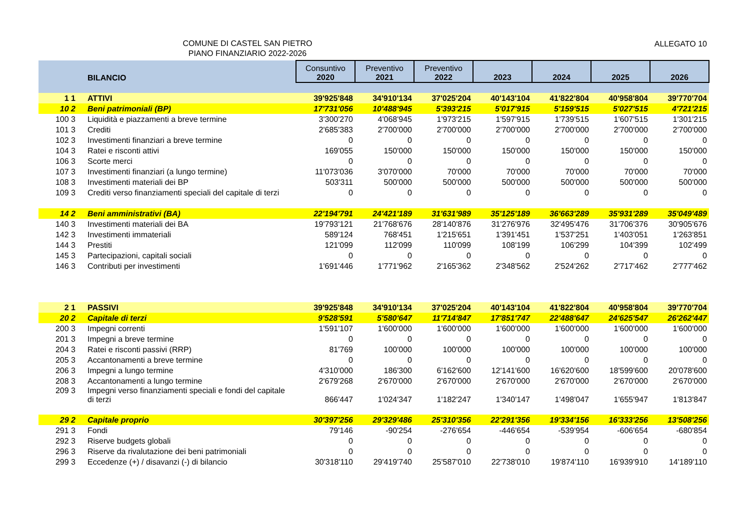COMUNE DI CASTEL SAN PIETRO
PIANO FINANZIARIO 2022-2026
ALLEGATO 10
| | BILANCIO | Consuntivo 2020 | Preventivo 2021 | Preventivo 2022 | 2023 | 2024 | 2025 | 2026 |
| --- | --- | --- | --- | --- | --- | --- | --- | --- |
| 1 1 | ATTIVI | 39'925'848 | 34'910'134 | 37'025'204 | 40'143'104 | 41'822'804 | 40'958'804 | 39'770'704 |
| 10 2 | Beni patrimoniali (BP) | 17'731'056 | 10'488'945 | 5'393'215 | 5'017'915 | 5'159'515 | 5'027'515 | 4'721'215 |
| 100 3 | Liquidità e piazzamenti a breve termine | 3'300'270 | 4'068'945 | 1'973'215 | 1'597'915 | 1'739'515 | 1'607'515 | 1'301'215 |
| 101 3 | Crediti | 2'685'383 | 2'700'000 | 2'700'000 | 2'700'000 | 2'700'000 | 2'700'000 | 2'700'000 |
| 102 3 | Investimenti finanziari a breve termine | 0 | 0 | 0 | 0 | 0 | 0 | 0 |
| 104 3 | Ratei e risconti attivi | 169'055 | 150'000 | 150'000 | 150'000 | 150'000 | 150'000 | 150'000 |
| 106 3 | Scorte merci | 0 | 0 | 0 | 0 | 0 | 0 | 0 |
| 107 3 | Investimenti finanziari (a lungo termine) | 11'073'036 | 3'070'000 | 70'000 | 70'000 | 70'000 | 70'000 | 70'000 |
| 108 3 | Investimenti materiali dei BP | 503'311 | 500'000 | 500'000 | 500'000 | 500'000 | 500'000 | 500'000 |
| 109 3 | Crediti verso finanziamenti speciali del capitale di terzi | 0 | 0 | 0 | 0 | 0 | 0 | 0 |
| 14 2 | Beni amministrativi (BA) | 22'194'791 | 24'421'189 | 31'631'989 | 35'125'189 | 36'663'289 | 35'931'289 | 35'049'489 |
| 140 3 | Investimenti materiali dei BA | 19'793'121 | 21'768'676 | 28'140'876 | 31'276'976 | 32'495'476 | 31'706'376 | 30'905'676 |
| 142 3 | Investimenti immateriali | 589'124 | 768'451 | 1'215'651 | 1'391'451 | 1'537'251 | 1'403'051 | 1'263'851 |
| 144 3 | Prestiti | 121'099 | 112'099 | 110'099 | 108'199 | 106'299 | 104'399 | 102'499 |
| 145 3 | Partecipazioni, capitali sociali | 0 | 0 | 0 | 0 | 0 | 0 | 0 |
| 146 3 | Contributi per investimenti | 1'691'446 | 1'771'962 | 2'165'362 | 2'348'562 | 2'524'262 | 2'717'462 | 2'777'462 |
| 2 1 | PASSIVI | 39'925'848 | 34'910'134 | 37'025'204 | 40'143'104 | 41'822'804 | 40'958'804 | 39'770'704 |
| 20 2 | Capitale di terzi | 9'528'591 | 5'580'647 | 11'714'847 | 17'851'747 | 22'488'647 | 24'625'547 | 26'262'447 |
| 200 3 | Impegni correnti | 1'591'107 | 1'600'000 | 1'600'000 | 1'600'000 | 1'600'000 | 1'600'000 | 1'600'000 |
| 201 3 | Impegni a breve termine | 0 | 0 | 0 | 0 | 0 | 0 | 0 |
| 204 3 | Ratei e risconti passivi (RRP) | 81'769 | 100'000 | 100'000 | 100'000 | 100'000 | 100'000 | 100'000 |
| 205 3 | Accantonamenti a breve termine | 0 | 0 | 0 | 0 | 0 | 0 | 0 |
| 206 3 | Impegni a lungo termine | 4'310'000 | 186'300 | 6'162'600 | 12'141'600 | 16'620'600 | 18'599'600 | 20'078'600 |
| 208 3 | Accantonamenti a lungo termine | 2'679'268 | 2'670'000 | 2'670'000 | 2'670'000 | 2'670'000 | 2'670'000 | 2'670'000 |
| 209 3 | Impegni verso finanziamenti speciali e fondi del capitale di terzi | 866'447 | 1'024'347 | 1'182'247 | 1'340'147 | 1'498'047 | 1'655'947 | 1'813'847 |
| 29 2 | Capitale proprio | 30'397'256 | 29'329'486 | 25'310'356 | 22'291'356 | 19'334'156 | 16'333'256 | 13'508'256 |
| 291 3 | Fondi | 79'146 | -90'254 | -276'654 | -446'654 | -539'954 | -606'654 | -680'854 |
| 292 3 | Riserve budgets globali | 0 | 0 | 0 | 0 | 0 | 0 | 0 |
| 296 3 | Riserve da rivalutazione dei beni patrimoniali | 0 | 0 | 0 | 0 | 0 | 0 | 0 |
| 299 3 | Eccedenze (+) / disavanzi (-) di bilancio | 30'318'110 | 29'419'740 | 25'587'010 | 22'738'010 | 19'874'110 | 16'939'910 | 14'189'110 |